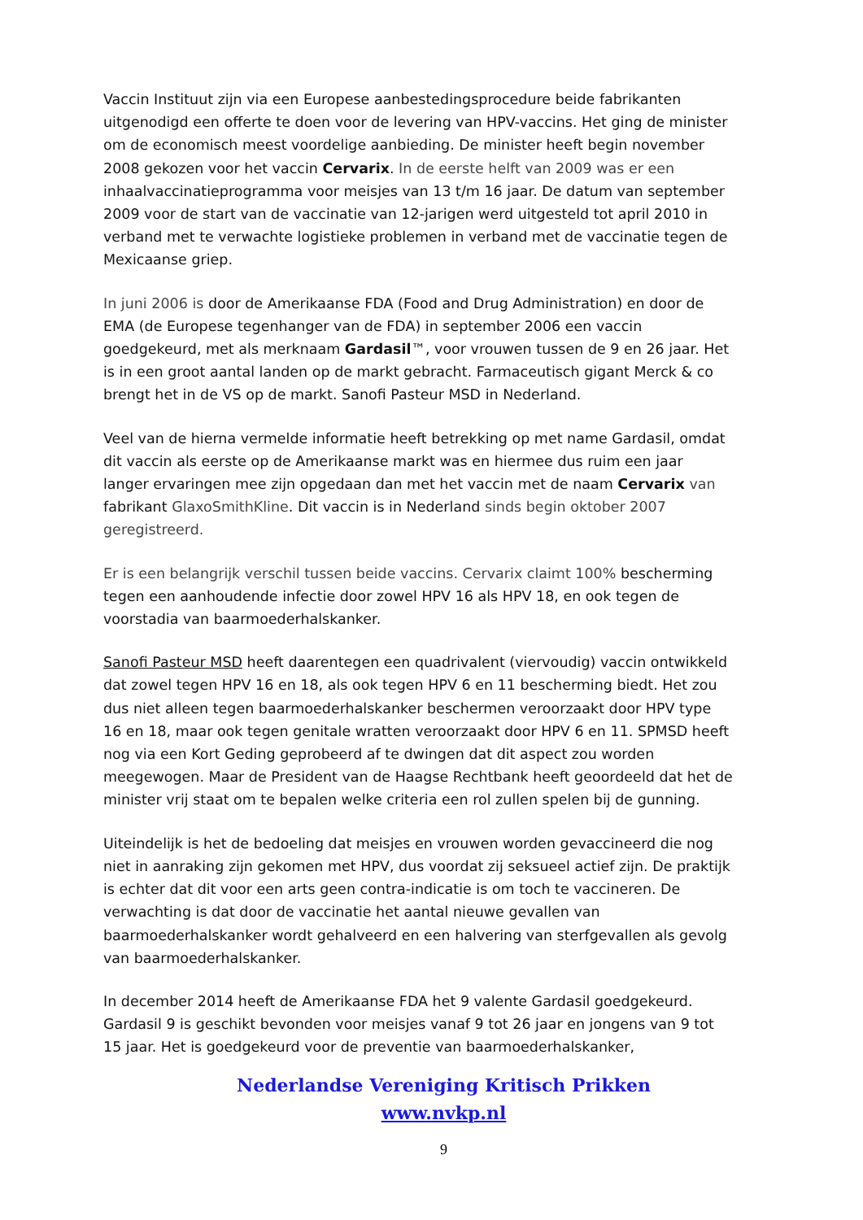Vaccin Instituut zijn via een Europese aanbestedingsprocedure beide fabrikanten uitgenodigd een offerte te doen voor de levering van HPV-vaccins. Het ging de minister om de economisch meest voordelige aanbieding. De minister heeft begin november 2008 gekozen voor het vaccin Cervarix. In de eerste helft van 2009 was er een inhaalvaccinatieprogramma voor meisjes van 13 t/m 16 jaar. De datum van september 2009 voor de start van de vaccinatie van 12-jarigen werd uitgesteld tot april 2010 in verband met te verwachte logistieke problemen in verband met de vaccinatie tegen de Mexicaanse griep.
In juni 2006 is door de Amerikaanse FDA (Food and Drug Administration) en door de EMA (de Europese tegenhanger van de FDA) in september 2006 een vaccin goedgekeurd, met als merknaam Gardasil™, voor vrouwen tussen de 9 en 26 jaar. Het is in een groot aantal landen op de markt gebracht. Farmaceutisch gigant Merck & co brengt het in de VS op de markt. Sanofi Pasteur MSD in Nederland.
Veel van de hierna vermelde informatie heeft betrekking op met name Gardasil, omdat dit vaccin als eerste op de Amerikaanse markt was en hiermee dus ruim een jaar langer ervaringen mee zijn opgedaan dan met het vaccin met de naam Cervarix van fabrikant GlaxoSmithKline. Dit vaccin is in Nederland sinds begin oktober 2007 geregistreerd.
Er is een belangrijk verschil tussen beide vaccins. Cervarix claimt 100% bescherming tegen een aanhoudende infectie door zowel HPV 16 als HPV 18, en ook tegen de voorstadia van baarmoederhalskanker.
Sanofi Pasteur MSD heeft daarentegen een quadrivalent (viervoudig) vaccin ontwikkeld dat zowel tegen HPV 16 en 18, als ook tegen HPV 6 en 11 bescherming biedt. Het zou dus niet alleen tegen baarmoederhalskanker beschermen veroorzaakt door HPV type 16 en 18, maar ook tegen genitale wratten veroorzaakt door HPV 6 en 11. SPMSD heeft nog via een Kort Geding geprobeerd af te dwingen dat dit aspect zou worden meegewogen. Maar de President van de Haagse Rechtbank heeft geoordeeld dat het de minister vrij staat om te bepalen welke criteria een rol zullen spelen bij de gunning.
Uiteindelijk is het de bedoeling dat meisjes en vrouwen worden gevaccineerd die nog niet in aanraking zijn gekomen met HPV, dus voordat zij seksueel actief zijn. De praktijk is echter dat dit voor een arts geen contra-indicatie is om toch te vaccineren. De verwachting is dat door de vaccinatie het aantal nieuwe gevallen van baarmoederhalskanker wordt gehalveerd en een halvering van sterfgevallen als gevolg van baarmoederhalskanker.
In december 2014 heeft de Amerikaanse FDA het 9 valente Gardasil goedgekeurd. Gardasil 9 is geschikt bevonden voor meisjes vanaf 9 tot 26 jaar en jongens van 9 tot 15 jaar. Het is goedgekeurd voor de preventie van baarmoederhalskanker,
Nederlandse Vereniging Kritisch Prikken
www.nvkp.nl
9